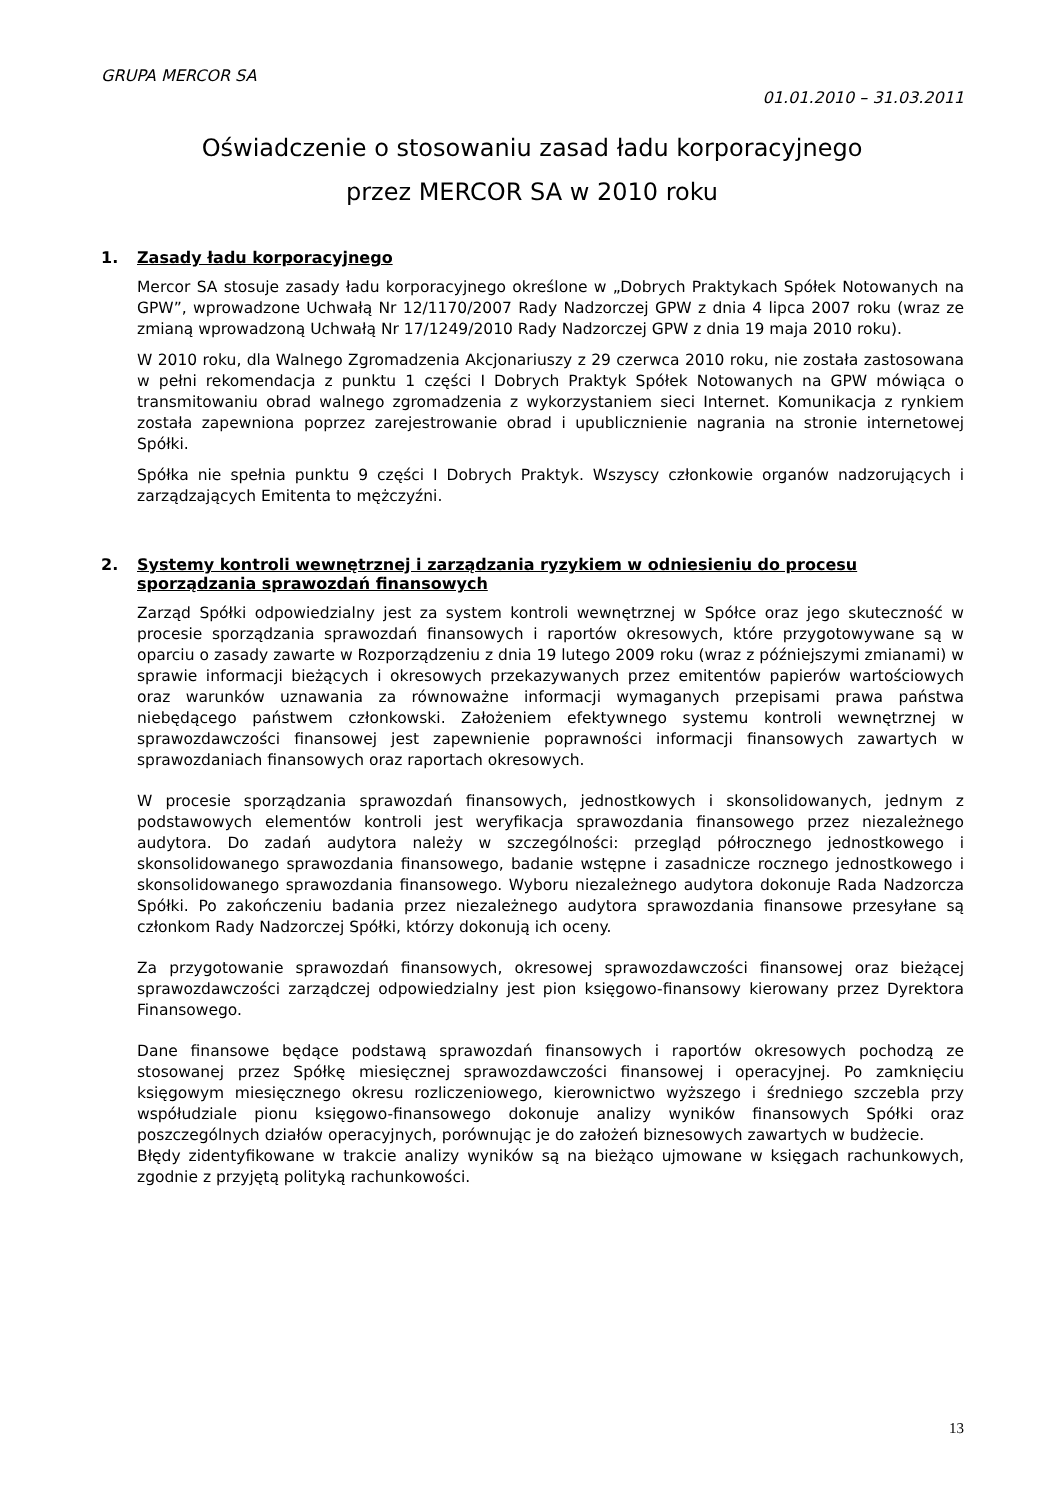GRUPA MERCOR SA
01.01.2010 – 31.03.2011
Oświadczenie o stosowaniu zasad ładu korporacyjnego
przez MERCOR SA w 2010 roku
1. Zasady ładu korporacyjnego
Mercor SA stosuje zasady ładu korporacyjnego określone w „Dobrych Praktykach Spółek Notowanych na GPW”, wprowadzone Uchwałą Nr 12/1170/2007 Rady Nadzorczej GPW z dnia 4 lipca 2007 roku (wraz ze zmianą wprowadzoną Uchwałą Nr 17/1249/2010 Rady Nadzorczej GPW z dnia 19 maja 2010 roku).
W 2010 roku, dla Walnego Zgromadzenia Akcjonariuszy z 29 czerwca 2010 roku, nie została zastosowana w pełni rekomendacja z punktu 1 części I Dobrych Praktyk Spółek Notowanych na GPW mówiąca o transmitowaniu obrad walnego zgromadzenia z wykorzystaniem sieci Internet. Komunikacja z rynkiem została zapewniona poprzez zarejestrowanie obrad i upublicznienie nagrania na stronie internetowej Spółki.
Spółka nie spełnia punktu 9 części I Dobrych Praktyk. Wszyscy członkowie organów nadzorujących i zarządzających Emitenta to mężczyźni.
2. Systemy kontroli wewnętrznej i zarządzania ryzykiem w odniesieniu do procesu sporządzania sprawozdań finansowych
Zarząd Spółki odpowiedzialny jest za system kontroli wewnętrznej w Spółce oraz jego skuteczność w procesie sporządzania sprawozdań finansowych i raportów okresowych, które przygotowywane są w oparciu o zasady zawarte w Rozporządzeniu z dnia 19 lutego 2009 roku (wraz z późniejszymi zmianami) w sprawie informacji bieżących i okresowych przekazywanych przez emitentów papierów wartościowych oraz warunków uznawania za równoważne informacji wymaganych przepisami prawa państwa niebędącego państwem członkowski. Założeniem efektywnego systemu kontroli wewnętrznej w sprawozdawczości finansowej jest zapewnienie poprawności informacji finansowych zawartych w sprawozdaniach finansowych oraz raportach okresowych.
W procesie sporządzania sprawozdań finansowych, jednostkowych i skonsolidowanych, jednym z podstawowych elementów kontroli jest weryfikacja sprawozdania finansowego przez niezależnego audytora. Do zadań audytora należy w szczególności: przegląd półrocznego jednostkowego i skonsolidowanego sprawozdania finansowego, badanie wstępne i zasadnicze rocznego jednostkowego i skonsolidowanego sprawozdania finansowego. Wyboru niezależnego audytora dokonuje Rada Nadzorcza Spółki. Po zakończeniu badania przez niezależnego audytora sprawozdania finansowe przesyłane są członkom Rady Nadzorczej Spółki, którzy dokonują ich oceny.
Za przygotowanie sprawozdań finansowych, okresowej sprawozdawczości finansowej oraz bieżącej sprawozdawczości zarządczej odpowiedzialny jest pion księgowo-finansowy kierowany przez Dyrektora Finansowego.
Dane finansowe będące podstawą sprawozdań finansowych i raportów okresowych pochodzą ze stosowanej przez Spółkę miesięcznej sprawozdawczości finansowej i operacyjnej. Po zamknięciu księgowym miesięcznego okresu rozliczeniowego, kierownictwo wyższego i średniego szczebla przy współudziale pionu księgowo-finansowego dokonuje analizy wyników finansowych Spółki oraz poszczególnych działów operacyjnych, porównując je do założeń biznesowych zawartych w budżecie.
Błędy zidentyfikowane w trakcie analizy wyników są na bieżąco ujmowane w księgach rachunkowych, zgodnie z przyjętą polityką rachunkowości.
13